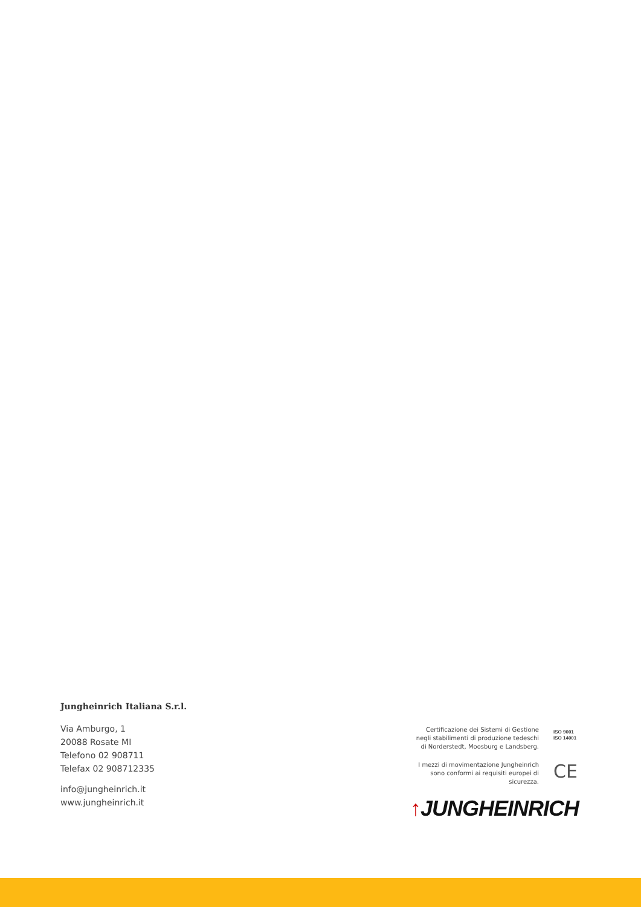Jungheinrich Italiana S.r.l.
Via Amburgo, 1
20088 Rosate MI
Telefono 02 908711
Telefax 02 908712335
info@jungheinrich.it
www.jungheinrich.it
Certificazione dei Sistemi di Gestione
negli stabilimenti di produzione tedeschi
di Norderstedt, Moosburg e Landsberg.
ISO 9001
ISO 14001
I mezzi di movimentazione Jungheinrich
sono conformi ai requisiti europei di
sicurezza.
CE
↑JUNGHEINRICH